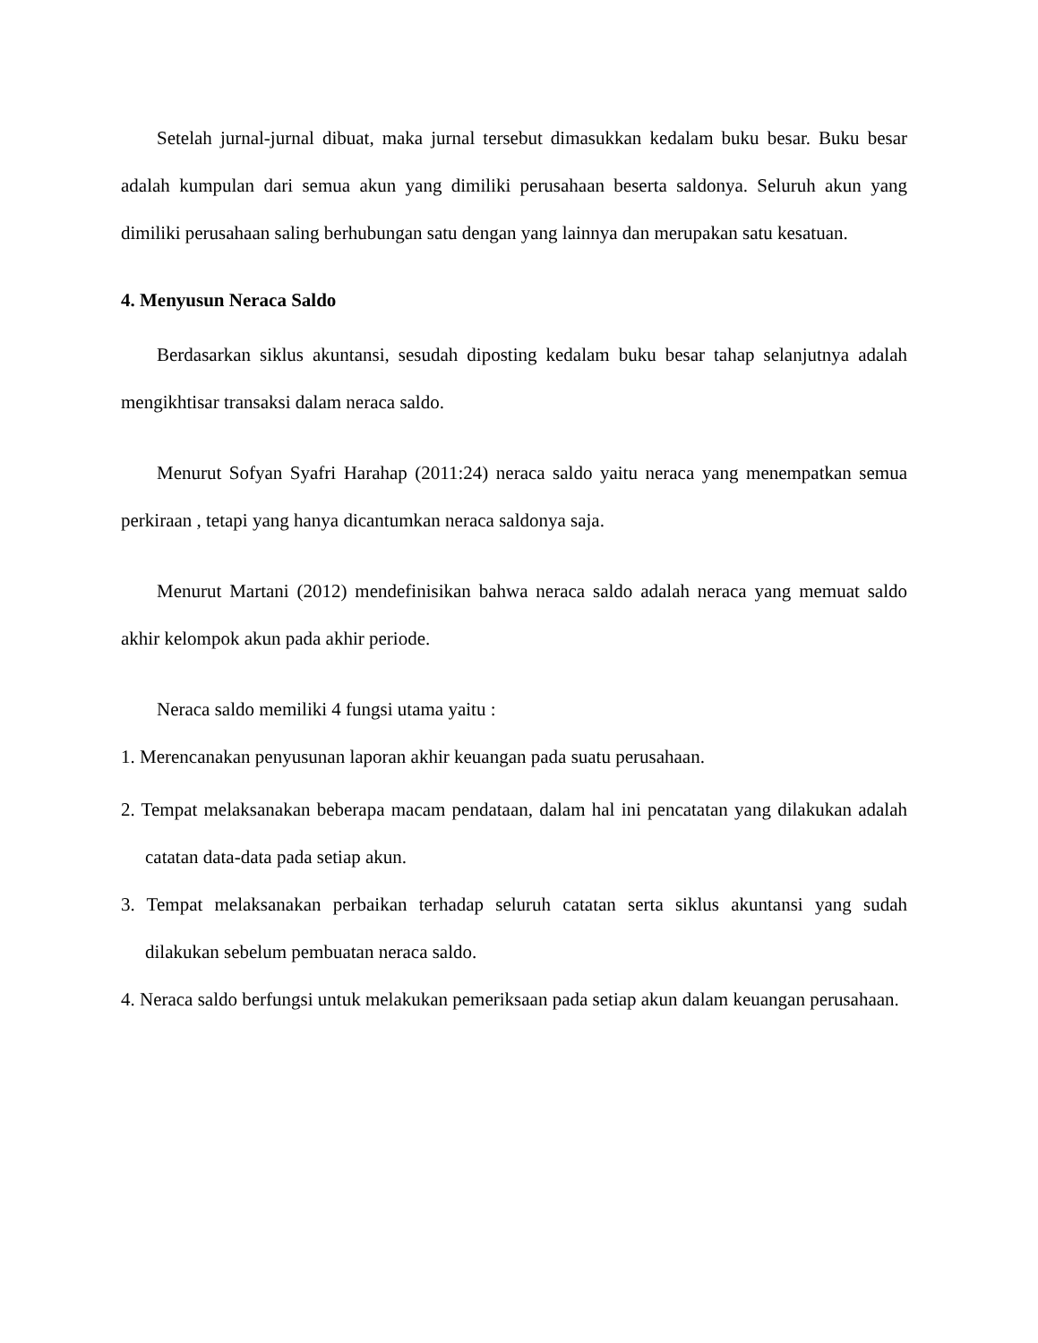Setelah jurnal-jurnal dibuat, maka jurnal tersebut dimasukkan kedalam buku besar. Buku besar adalah kumpulan dari semua akun yang dimiliki perusahaan beserta saldonya. Seluruh akun yang dimiliki perusahaan saling berhubungan satu dengan yang lainnya dan merupakan satu kesatuan.
4. Menyusun Neraca Saldo
Berdasarkan siklus akuntansi, sesudah diposting kedalam buku besar tahap selanjutnya adalah mengikhtisar transaksi dalam neraca saldo.
Menurut Sofyan Syafri Harahap (2011:24) neraca saldo yaitu neraca yang menempatkan semua perkiraan , tetapi yang hanya dicantumkan neraca saldonya saja.
Menurut Martani (2012) mendefinisikan bahwa neraca saldo adalah neraca yang memuat saldo akhir kelompok akun pada akhir periode.
Neraca saldo memiliki 4 fungsi utama yaitu :
1. Merencanakan penyusunan laporan akhir keuangan pada suatu perusahaan.
2. Tempat melaksanakan beberapa macam pendataan, dalam hal ini pencatatan yang dilakukan adalah catatan data-data pada setiap akun.
3. Tempat melaksanakan perbaikan terhadap seluruh catatan serta siklus akuntansi yang sudah dilakukan sebelum pembuatan neraca saldo.
4. Neraca saldo berfungsi untuk melakukan pemeriksaan pada setiap akun dalam keuangan perusahaan.